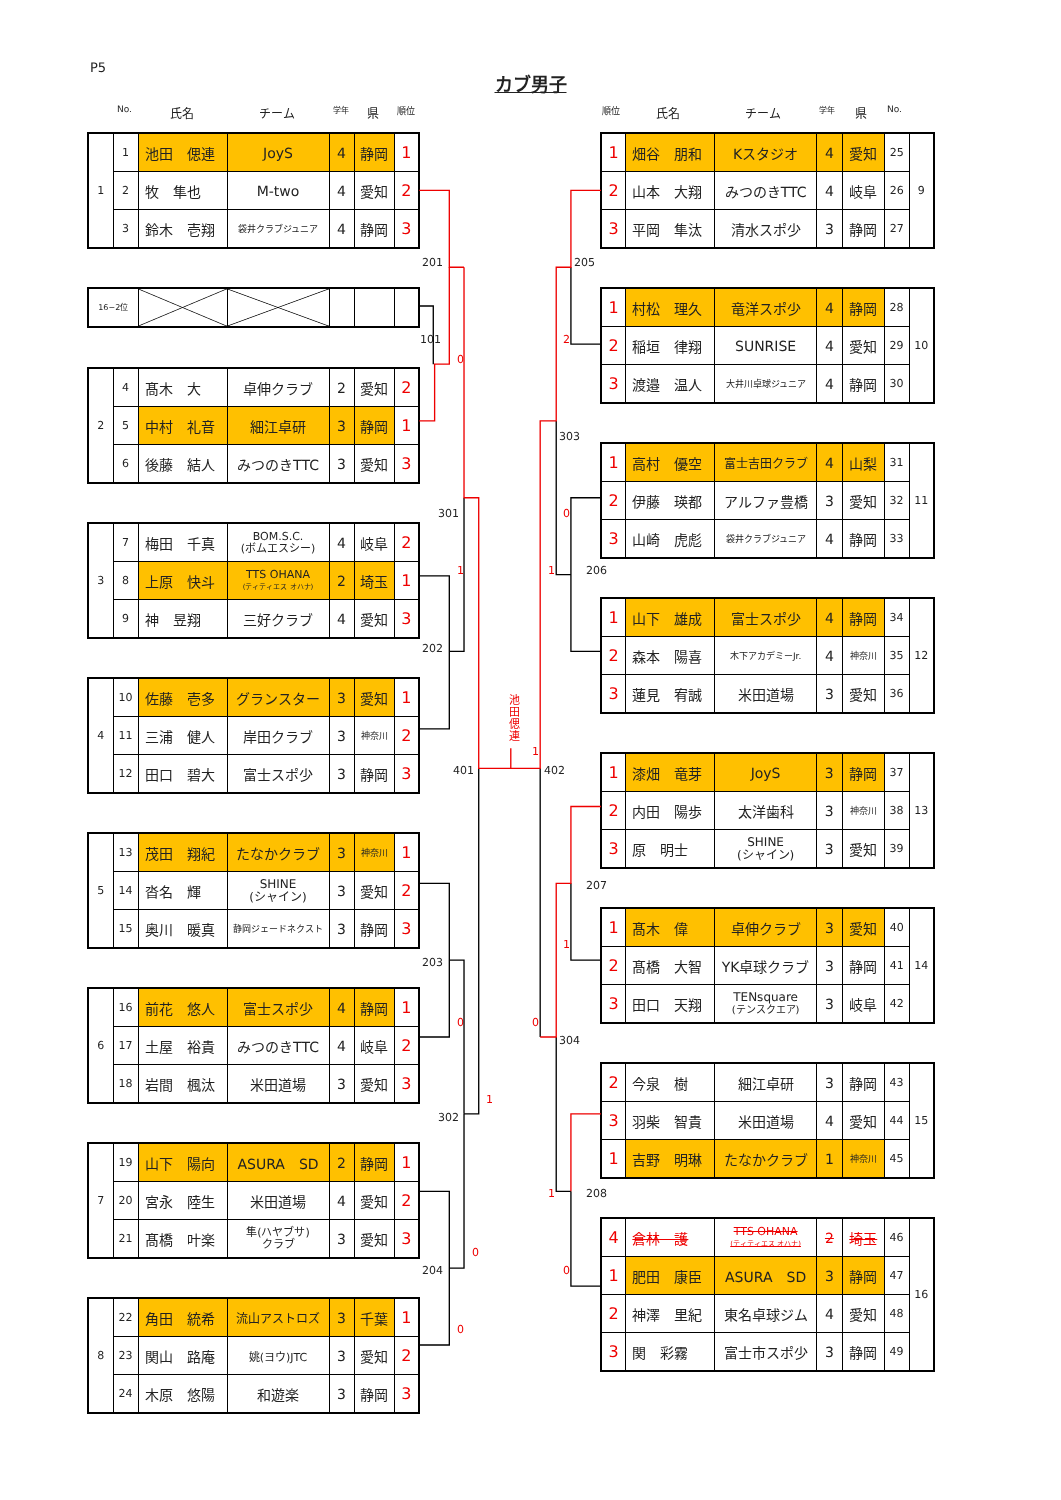P5
カブ男子
No. 氏名 チーム 学年 県 順位 順位 氏名 チーム 学年 県 No.
| 1 | 1 | 池田 偲連 | JoyS | 4 | 静岡 | 1 |
| | 2 | 牧 隼也 | M-two | 4 | 愛知 | 2 |
| | 3 | 鈴木 壱翔 | 袋井クラブジュニア | 4 | 静岡 | 3 |
| 16−2位 | | | | | |
| 2 | 4 | 髙木 大 | 卓伸クラブ | 2 | 愛知 | 2 |
| | 5 | 中村 礼音 | 細江卓研 | 3 | 静岡 | 1 |
| | 6 | 後藤 結人 | みつのきTTC | 3 | 愛知 | 3 |
| 3 | 7 | 梅田 千真 | BOM.S.C. (ボムエスシー) | 4 | 岐阜 | 2 |
| | 8 | 上原 快斗 | TTS OHANA (ティティエス オハナ) | 2 | 埼玉 | 1 |
| | 9 | 神 昱翔 | 三好クラブ | 4 | 愛知 | 3 |
| 4 | 10 | 佐藤 壱多 | グランスター | 3 | 愛知 | 1 |
| | 11 | 三浦 健人 | 岸田クラブ | 3 | 神奈川 | 2 |
| | 12 | 田口 碧大 | 富士スポ少 | 3 | 静岡 | 3 |
| 5 | 13 | 茂田 翔紀 | たなかクラブ | 3 | 神奈川 | 1 |
| | 14 | 沓名 輝 | SHINE (シャイン) | 3 | 愛知 | 2 |
| | 15 | 奥川 暖真 | 静岡ジェードネクスト | 3 | 静岡 | 3 |
| 6 | 16 | 前花 悠人 | 富士スポ少 | 4 | 静岡 | 1 |
| | 17 | 土屋 裕貴 | みつのきTTC | 4 | 岐阜 | 2 |
| | 18 | 岩間 楓汰 | 米田道場 | 3 | 愛知 | 3 |
| 7 | 19 | 山下 陽向 | ASURA SD | 2 | 静岡 | 1 |
| | 20 | 宮永 陸生 | 米田道場 | 4 | 愛知 | 2 |
| | 21 | 髙橋 叶楽 | 隼(ハヤブサ) クラブ | 3 | 愛知 | 3 |
| 8 | 22 | 角田 統希 | 流山アストロズ | 3 | 千葉 | 1 |
| | 23 | 関山 路庵 | 姚(ヨウ)JTC | 3 | 愛知 | 2 |
| | 24 | 木原 悠陽 | 和遊楽 | 3 | 静岡 | 3 |
201 205
101 2
0
303
301 0
1 1 206
202
池
田
偲
連
1
401 402
207
1
203
0 0
304
1
302
1 208
0
204 0
0
| 1 | 畑谷 朋和 | Kスタジオ | 4 | 愛知 | 25 | 9 |
| 2 | 山本 大翔 | みつのきTTC | 4 | 岐阜 | 26 | |
| 3 | 平岡 隼汰 | 清水スポ少 | 3 | 静岡 | 27 | |
| 1 | 村松 理久 | 竜洋スポ少 | 4 | 静岡 | 28 | 10 |
| 2 | 稲垣 律翔 | SUNRISE | 4 | 愛知 | 29 | |
| 3 | 渡邉 温人 | 大井川卓球ジュニア | 4 | 静岡 | 30 | |
| 1 | 高村 優空 | 富士吉田クラブ | 4 | 山梨 | 31 | 11 |
| 2 | 伊藤 瑛都 | アルファ豊橋 | 3 | 愛知 | 32 | |
| 3 | 山崎 虎彪 | 袋井クラブジュニア | 4 | 静岡 | 33 | |
| 1 | 山下 雄成 | 富士スポ少 | 4 | 静岡 | 34 | 12 |
| 2 | 森本 陽喜 | 木下アカデミーJr. | 4 | 神奈川 | 35 | |
| 3 | 蓮見 宥誠 | 米田道場 | 3 | 愛知 | 36 | |
| 1 | 漆畑 竜芽 | JoyS | 3 | 静岡 | 37 | 13 |
| 2 | 内田 陽歩 | 太洋歯科 | 3 | 神奈川 | 38 | |
| 3 | 原 明士 | SHINE (シャイン) | 3 | 愛知 | 39 | |
| 1 | 髙木 偉 | 卓伸クラブ | 3 | 愛知 | 40 | 14 |
| 2 | 髙橋 大智 | YK卓球クラブ | 3 | 静岡 | 41 | |
| 3 | 田口 天翔 | TENsquare (テンスクエア) | 3 | 岐阜 | 42 | |
| 2 | 今泉 樹 | 細江卓研 | 3 | 静岡 | 43 | 15 |
| 3 | 羽柴 智貴 | 米田道場 | 4 | 愛知 | 44 | |
| 1 | 吉野 明琳 | たなかクラブ | 1 | 神奈川 | 45 | |
| 4 | 倉林 護 | TTS OHANA (ティティエス オハナ) | 2 | 埼玉 | 46 | 16 |
| 1 | 肥田 康臣 | ASURA SD | 3 | 静岡 | 47 | |
| 2 | 神澤 里紀 | 東名卓球ジム | 4 | 愛知 | 48 | |
| 3 | 関 彩霧 | 富士市スポ少 | 3 | 静岡 | 49 | |